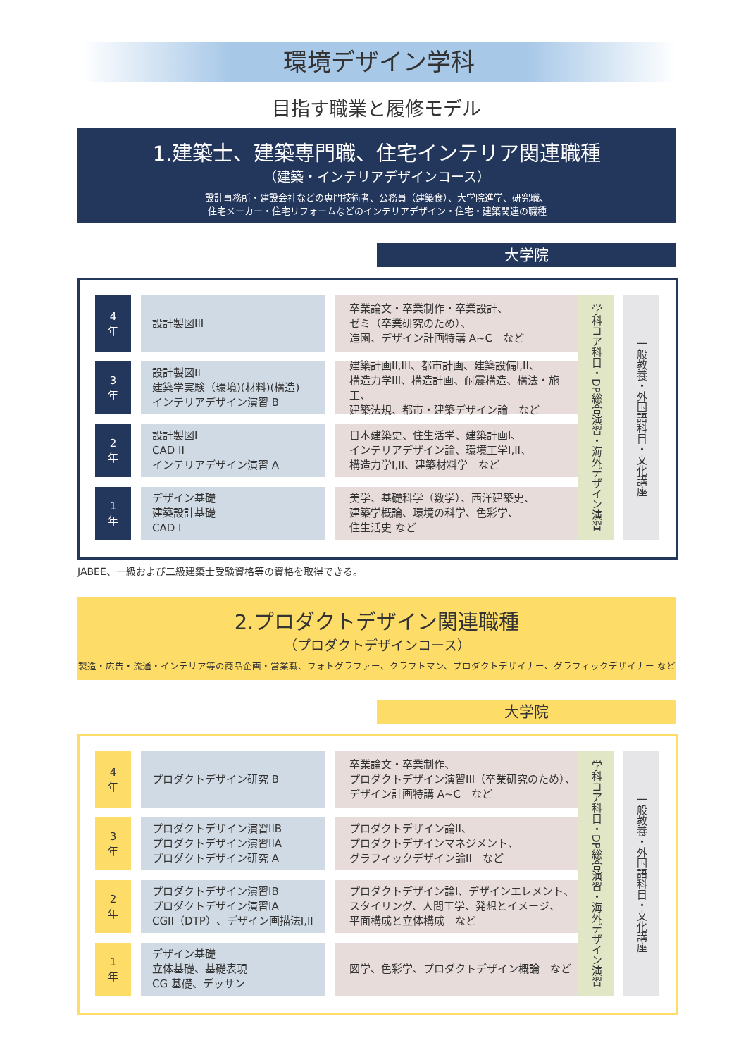環境デザイン学科
目指す職業と履修モデル
1.建築士、建築専門職、住宅インテリア関連職種
（建築・インテリアデザインコース）
設計事務所・建設会社などの専門技術者、公務員（建築食）、大学院進学、研究職、
住宅メーカー・住宅リフォームなどのインテリアデザイン・住宅・建築関連の職種
大学院
4
年
設計製図III 卒業論文・卒業制作・卒業設計、
ゼミ（卒業研究のため）、
造園、デザイン計画特講 A~C　など
3
年
設計製図II
建築学実験（環境)(材料)(構造)
インテリアデザイン演習 B
建築計画II,III、都市計画、建築設備I,II、
構造力学III、構造計画、耐震構造、構法・施工、
建築法規、都市・建築デザイン論　など
2
年
設計製図I
CAD II
インテリアデザイン演習 A
日本建築史、住生活学、建築計画I、
インテリアデザイン論、環境工学I,II、
構造力学I,II、建築材料学　など
1
年
デザイン基礎
建築設計基礎
CAD I
美学、基礎科学（数学）、西洋建築史、
建築学概論、環境の科学、色彩学、
住生活史 など
学科コア科目・DP総合演習・海外デザイン演習
一般教養・外国語科目・文化講座
JABEE、一級および二級建築士受験資格等の資格を取得できる。
2.プロダクトデザイン関連職種
（プロダクトデザインコース）
製造・広告・流通・インテリア等の商品企画・営業職、フォトグラファー、クラフトマン、プロダクトデザイナー、グラフィックデザイナー など
大学院
4
年
プロダクトデザイン研究 B 卒業論文・卒業制作、
プロダクトデザイン演習III（卒業研究のため）、
デザイン計画特講 A~C　など
3
年
プロダクトデザイン演習IIB
プロダクトデザイン演習IIA
プロダクトデザイン研究 A
プロダクトデザイン論II、
プロダクトデザインマネジメント、
グラフィックデザイン論II　など
2
年
プロダクトデザイン演習IB
プロダクトデザイン演習IA
CGII（DTP）、デザイン画描法I,II
プロダクトデザイン論I、デザインエレメント、
スタイリング、人間工学、発想とイメージ、
平面構成と立体構成　など
1
年
デザイン基礎
立体基礎、基礎表現
CG 基礎、デッサン
図学、色彩学、プロダクトデザイン概論　など
学科コア科目・DP総合演習・海外デザイン演習
一般教養・外国語科目・文化講座